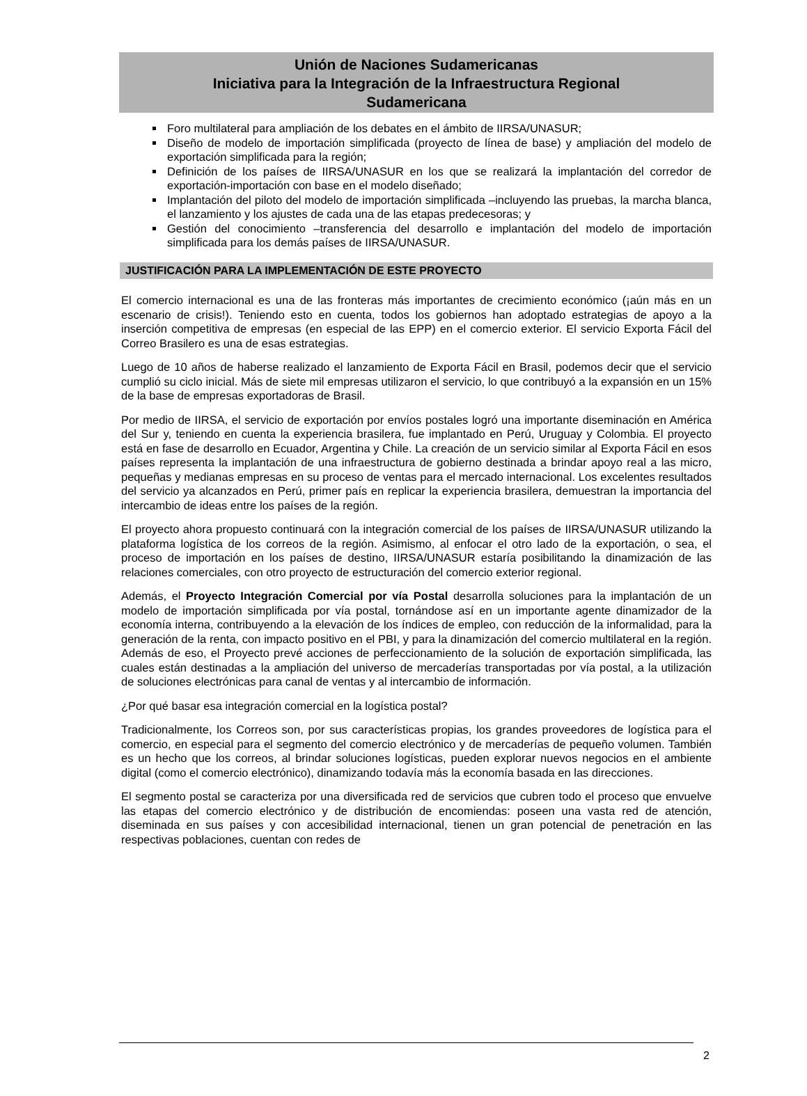Unión de Naciones Sudamericanas
Iniciativa para la Integración de la Infraestructura Regional
Sudamericana
Foro multilateral para ampliación de los debates en el ámbito de IIRSA/UNASUR;
Diseño de modelo de importación simplificada (proyecto de línea de base) y ampliación del modelo de exportación simplificada para la región;
Definición de los países de IIRSA/UNASUR en los que se realizará la implantación del corredor de exportación-importación con base en el modelo diseñado;
Implantación del piloto del modelo de importación simplificada –incluyendo las pruebas, la marcha blanca, el lanzamiento y los ajustes de cada una de las etapas predecesoras; y
Gestión del conocimiento –transferencia del desarrollo e implantación del modelo de importación simplificada para los demás países de IIRSA/UNASUR.
JUSTIFICACIÓN PARA LA IMPLEMENTACIÓN DE ESTE PROYECTO
El comercio internacional es una de las fronteras más importantes de crecimiento económico (¡aún más en un escenario de crisis!). Teniendo esto en cuenta, todos los gobiernos han adoptado estrategias de apoyo a la inserción competitiva de empresas (en especial de las EPP) en el comercio exterior. El servicio Exporta Fácil del Correo Brasilero es una de esas estrategias.
Luego de 10 años de haberse realizado el lanzamiento de Exporta Fácil en Brasil, podemos decir que el servicio cumplió su ciclo inicial. Más de siete mil empresas utilizaron el servicio, lo que contribuyó a la expansión en un 15% de la base de empresas exportadoras de Brasil.
Por medio de IIRSA, el servicio de exportación por envíos postales logró una importante diseminación en América del Sur y, teniendo en cuenta la experiencia brasilera, fue implantado en Perú, Uruguay y Colombia. El proyecto está en fase de desarrollo en Ecuador, Argentina y Chile. La creación de un servicio similar al Exporta Fácil en esos países representa la implantación de una infraestructura de gobierno destinada a brindar apoyo real a las micro, pequeñas y medianas empresas en su proceso de ventas para el mercado internacional. Los excelentes resultados del servicio ya alcanzados en Perú, primer país en replicar la experiencia brasilera, demuestran la importancia del intercambio de ideas entre los países de la región.
El proyecto ahora propuesto continuará con la integración comercial de los países de IIRSA/UNASUR utilizando la plataforma logística de los correos de la región. Asimismo, al enfocar el otro lado de la exportación, o sea, el proceso de importación en los países de destino, IIRSA/UNASUR estaría posibilitando la dinamización de las relaciones comerciales, con otro proyecto de estructuración del comercio exterior regional.
Además, el Proyecto Integración Comercial por vía Postal desarrolla soluciones para la implantación de un modelo de importación simplificada por vía postal, tornándose así en un importante agente dinamizador de la economía interna, contribuyendo a la elevación de los índices de empleo, con reducción de la informalidad, para la generación de la renta, con impacto positivo en el PBI, y para la dinamización del comercio multilateral en la región. Además de eso, el Proyecto prevé acciones de perfeccionamiento de la solución de exportación simplificada, las cuales están destinadas a la ampliación del universo de mercaderías transportadas por vía postal, a la utilización de soluciones electrónicas para canal de ventas y al intercambio de información.
¿Por qué basar esa integración comercial en la logística postal?
Tradicionalmente, los Correos son, por sus características propias, los grandes proveedores de logística para el comercio, en especial para el segmento del comercio electrónico y de mercaderías de pequeño volumen. También es un hecho que los correos, al brindar soluciones logísticas, pueden explorar nuevos negocios en el ambiente digital (como el comercio electrónico), dinamizando todavía más la economía basada en las direcciones.
El segmento postal se caracteriza por una diversificada red de servicios que cubren todo el proceso que envuelve las etapas del comercio electrónico y de distribución de encomiendas: poseen una vasta red de atención, diseminada en sus países y con accesibilidad internacional, tienen un gran potencial de penetración en las respectivas poblaciones, cuentan con redes de
2